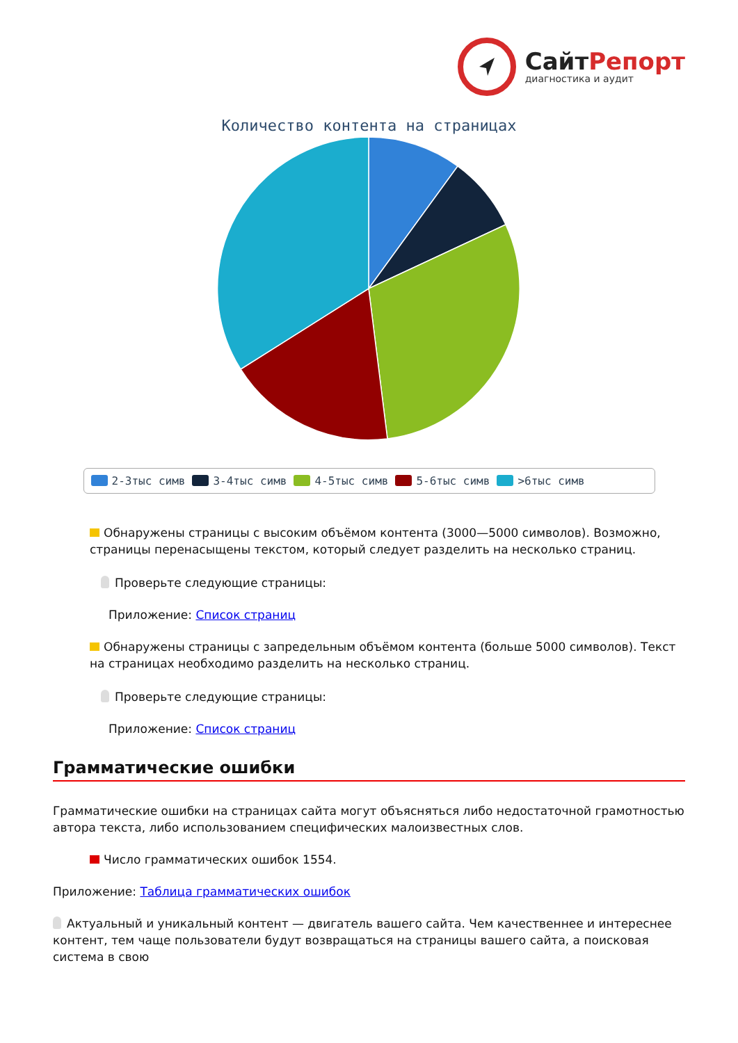Сайт Репорт
диагностика и аудит
Количество контента на страницах
2-3тыс симв 3-4тыс симв 4-5тыс симв 5-6тыс симв >6тыс симв
Обнаружены страницы с высоким объёмом контента (3000—5000 символов). Возможно, страницы перенасыщены текстом, который следует разделить на несколько страниц.
Проверьте следующие страницы:
Приложение: Список страниц
Обнаружены страницы с запредельным объёмом контента (больше 5000 символов). Текст на страницах необходимо разделить на несколько страниц.
Проверьте следующие страницы:
Приложение: Список страниц
Грамматические ошибки
Грамматические ошибки на страницах сайта могут объясняться либо недостаточной грамотностью автора текста, либо использованием специфических малоизвестных слов.
Число грамматических ошибок 1554.
Приложение: Таблица грамматических ошибок
Актуальный и уникальный контент — двигатель вашего сайта. Чем качественнее и интереснее контент, тем чаще пользователи будут возвращаться на страницы вашего сайта, а поисковая система в свою